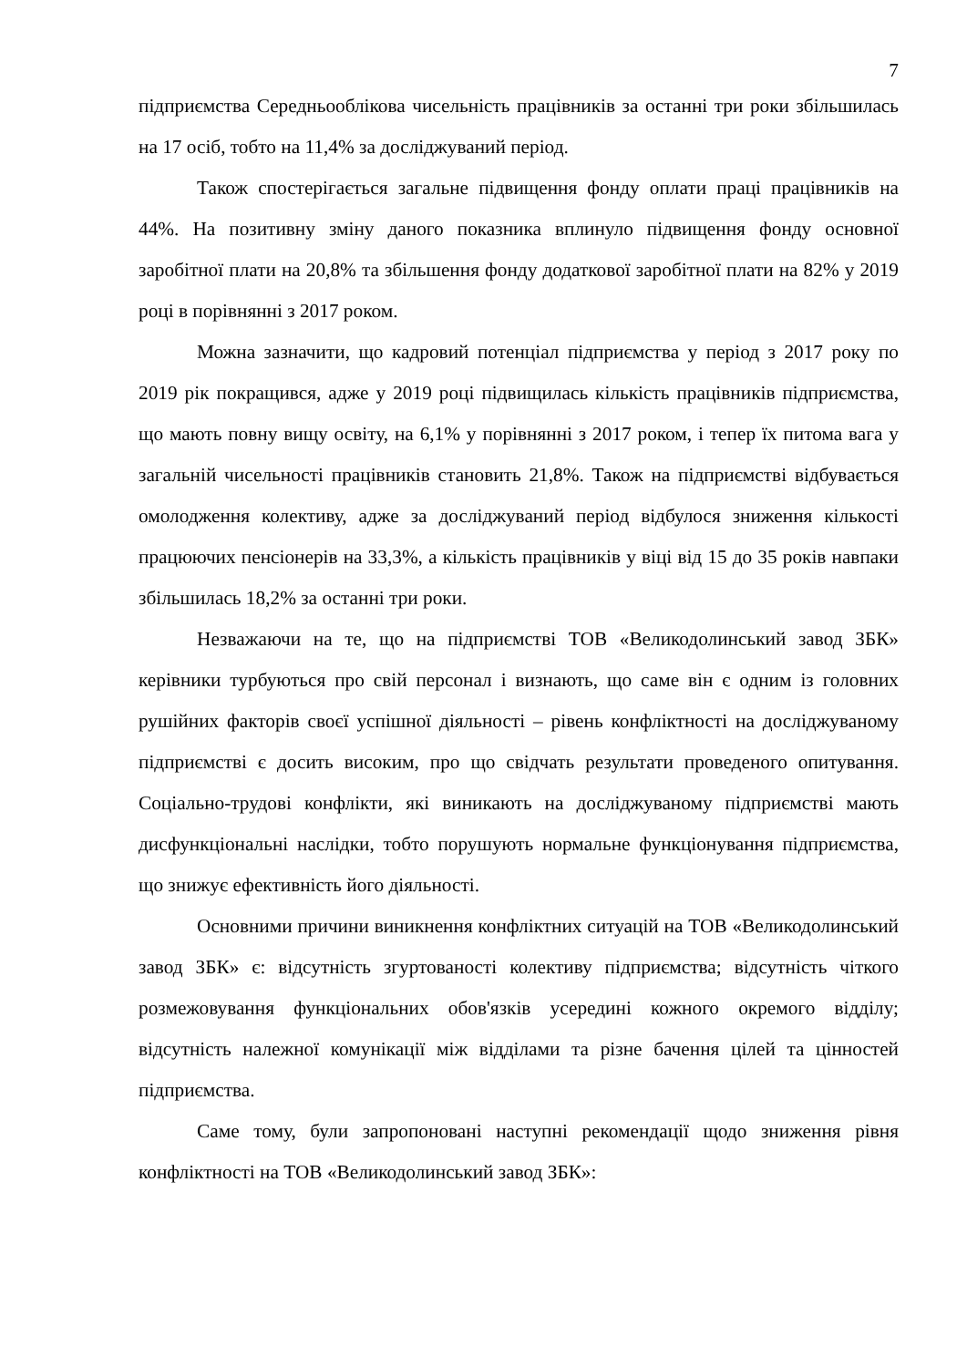7
підприємства Середньооблікова чисельність працівників за останні три роки збільшилась на 17 осіб, тобто на 11,4% за досліджуваний період.
Також спостерігається загальне підвищення фонду оплати праці працівників на 44%. На позитивну зміну даного показника вплинуло підвищення фонду основної заробітної плати на 20,8% та збільшення фонду додаткової заробітної плати на 82% у 2019 році в порівнянні з 2017 роком.
Можна зазначити, що кадровий потенціал підприємства у період з 2017 року по 2019 рік покращився, адже у 2019 році підвищилась кількість працівників підприємства, що мають повну вищу освіту, на 6,1% у порівнянні з 2017 роком, і тепер їх питома вага у загальній чисельності працівників становить 21,8%. Також на підприємстві відбувається омолодження колективу, адже за досліджуваний період відбулося зниження кількості працюючих пенсіонерів на 33,3%, а кількість працівників у віці від 15 до 35 років навпаки збільшилась 18,2% за останні три роки.
Незважаючи на те, що на підприємстві ТОВ «Великодолинський завод ЗБК» керівники турбуються про свій персонал і визнають, що саме він є одним із головних рушійних факторів своєї успішної діяльності – рівень конфліктності на досліджуваному підприємстві є досить високим, про що свідчать результати проведеного опитування. Соціально-трудові конфлікти, які виникають на досліджуваному підприємстві мають дисфункціональні наслідки, тобто порушують нормальне функціонування підприємства, що знижує ефективність його діяльності.
Основними причини виникнення конфліктних ситуацій на ТОВ «Великодолинський завод ЗБК» є: відсутність згуртованості колективу підприємства; відсутність чіткого розмежовування функціональних обов'язків усередині кожного окремого відділу; відсутність належної комунікації між відділами та різне бачення цілей та цінностей підприємства.
Саме тому, були запропоновані наступні рекомендації щодо зниження рівня конфліктності на ТОВ «Великодолинський завод ЗБК»: